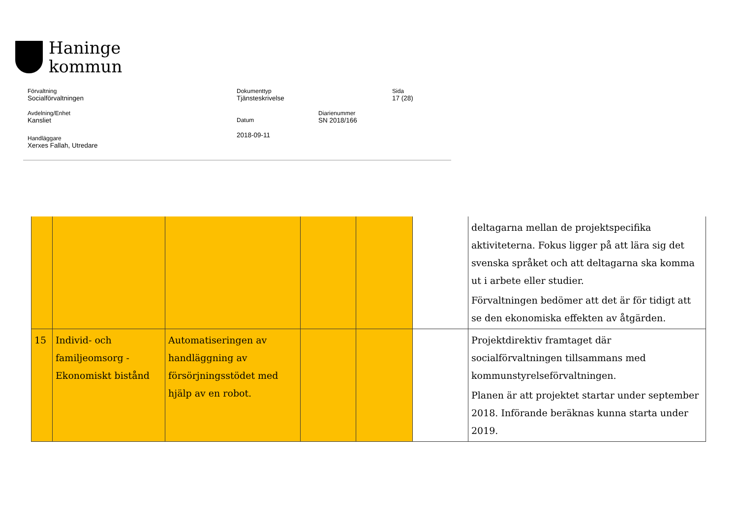Haninge
kommun
Förvaltning
Socialförvaltningen
Dokumenttyp
Tjänsteskrivelse
Sida
17 (28)
Avdelning/Enhet
Kansliet
Datum
2018-09-11
Diarienummer
SN 2018/166
Handläggare
Xerxes Fallah, Utredare
| | | | | | | deltagarna mellan de projektspecifika aktiviteterna. Fokus ligger på att lära sig det svenska språket och att deltagarna ska komma ut i arbete eller studier. Förvaltningen bedömer att det är för tidigt att se den ekonomiska effekten av åtgärden. |
| 15 | Individ- och familjeomsorg - Ekonomiskt bistånd | Automatiseringen av handläggning av försörjningsstödet med hjälp av en robot. | | | | Projektdirektiv framtaget där socialförvaltningen tillsammans med kommunstyrelseförvaltningen. Planen är att projektet startar under september 2018. Införande beräknas kunna starta under 2019. |